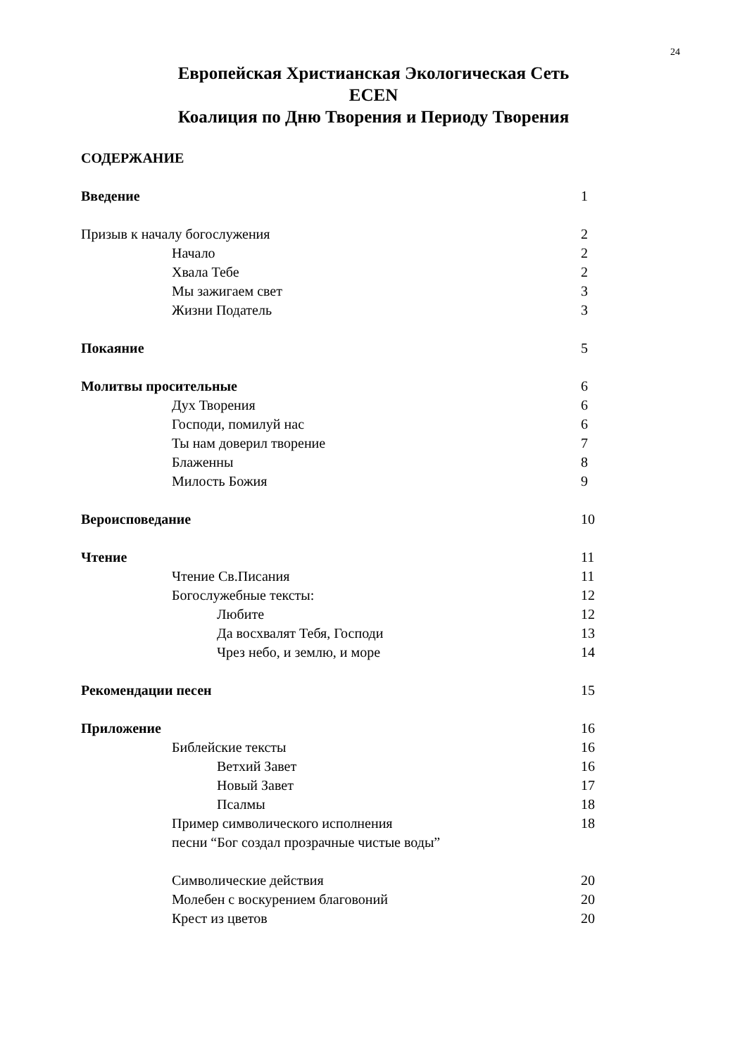24
Европейская Христианская Экологическая Сеть
ECEN
Коалиция по Дню Творения и Периоду Творения
СОДЕРЖАНИЕ
Введение 1
Призыв к началу богослужения 2
Начало 2
Хвала Тебе 2
Мы зажигаем свет 3
Жизни Податель 3
Покаяние 5
Молитвы просительные 6
Дух Творения 6
Господи, помилуй нас 6
Ты нам доверил творение 7
Блаженны 8
Милость Божия 9
Вероисповедание 10
Чтение 11
Чтение Св.Писания 11
Богослужебные тексты: 12
Любите 12
Да восхвалят Тебя, Господи 13
Чрез небо, и землю, и море 14
Рекомендации песен 15
Приложение 16
Библейские тексты 16
Ветхий Завет 16
Новый Завет 17
Псалмы 18
Пример символического исполнения
песни “Бог создал прозрачные чистые воды” 18
Символические действия 20
Молебен с воскурением благовоний 20
Крест из цветов 20